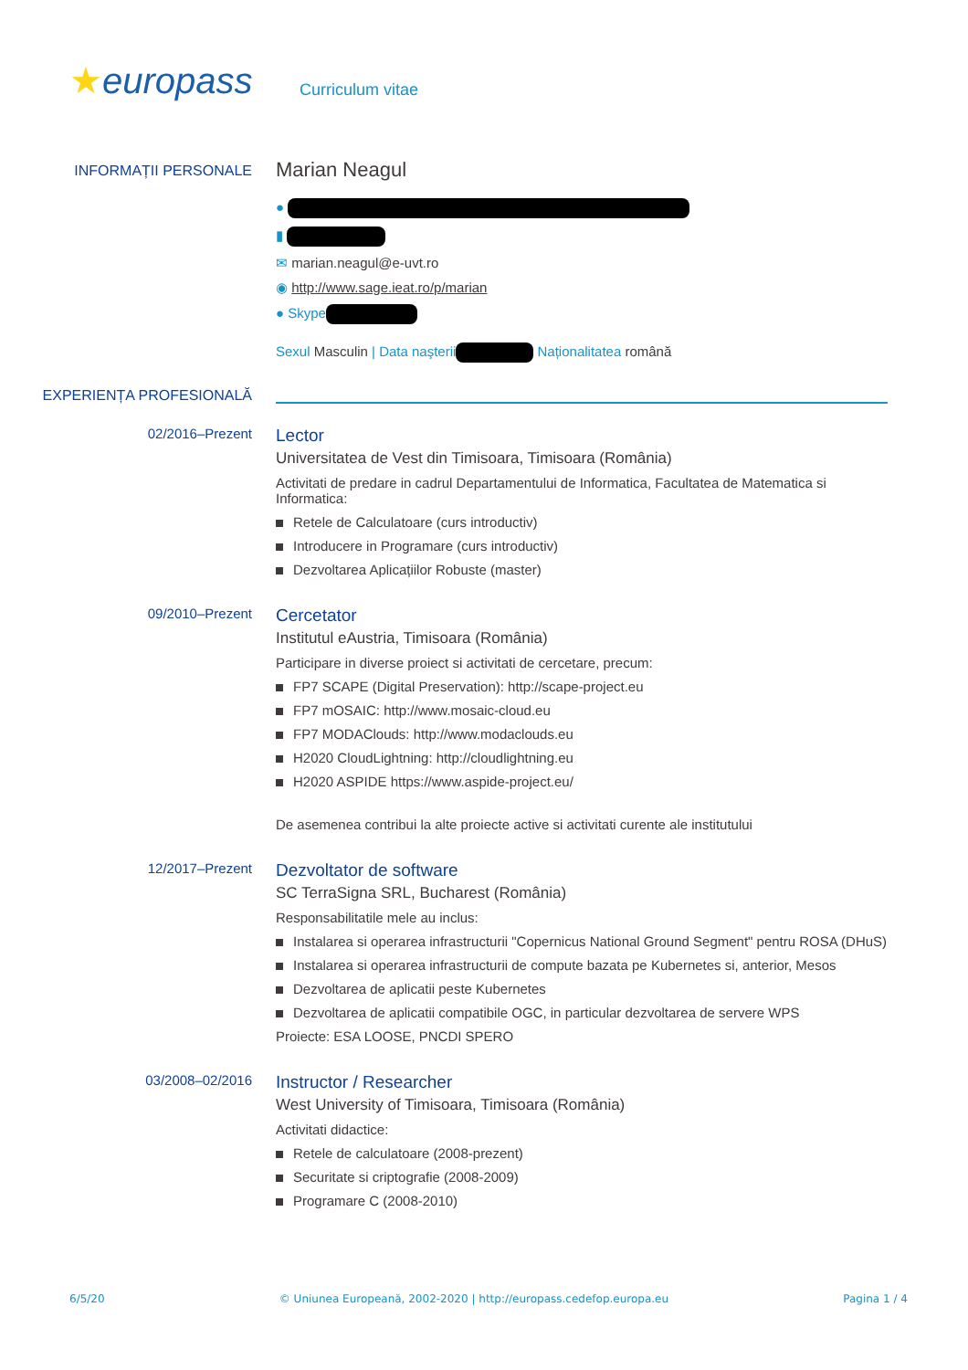★europass
Curriculum vitae
INFORMAȚII PERSONALE
Marian Neagul
●
▮
✉ marian.neagul@e-uvt.ro
◉ http://www.sage.ieat.ro/p/marian
● Skype
Sexul Masculin | Data naşterii Naționalitatea română
EXPERIENȚA PROFESIONALĂ
02/2016–Prezent
Lector
Universitatea de Vest din Timisoara, Timisoara (România)
Activitati de predare in cadrul Departamentului de Informatica, Facultatea de Matematica si Informatica:
Retele de Calculatoare (curs introductiv)
Introducere in Programare (curs introductiv)
Dezvoltarea Aplicațiilor Robuste (master)
09/2010–Prezent
Cercetator
Institutul eAustria, Timisoara (România)
Participare in diverse proiect si activitati de cercetare, precum:
FP7 SCAPE (Digital Preservation): http://scape-project.eu
FP7 mOSAIC: http://www.mosaic-cloud.eu
FP7 MODAClouds: http://www.modaclouds.eu
H2020 CloudLightning: http://cloudlightning.eu
H2020 ASPIDE https://www.aspide-project.eu/
De asemenea contribui la alte proiecte active si activitati curente ale institutului
12/2017–Prezent
Dezvoltator de software
SC TerraSigna SRL, Bucharest (România)
Responsabilitatile mele au inclus:
Instalarea si operarea infrastructurii "Copernicus National Ground Segment" pentru ROSA (DHuS)
Instalarea si operarea infrastructurii de compute bazata pe Kubernetes si, anterior, Mesos
Dezvoltarea de aplicatii peste Kubernetes
Dezvoltarea de aplicatii compatibile OGC, in particular dezvoltarea de servere WPS
Proiecte: ESA LOOSE, PNCDI SPERO
03/2008–02/2016
Instructor / Researcher
West University of Timisoara, Timisoara (România)
Activitati didactice:
Retele de calculatoare (2008-prezent)
Securitate si criptografie (2008-2009)
Programare C (2008-2010)
6/5/20 © Uniunea Europeană, 2002-2020 | http://europass.cedefop.europa.eu Pagina 1 / 4